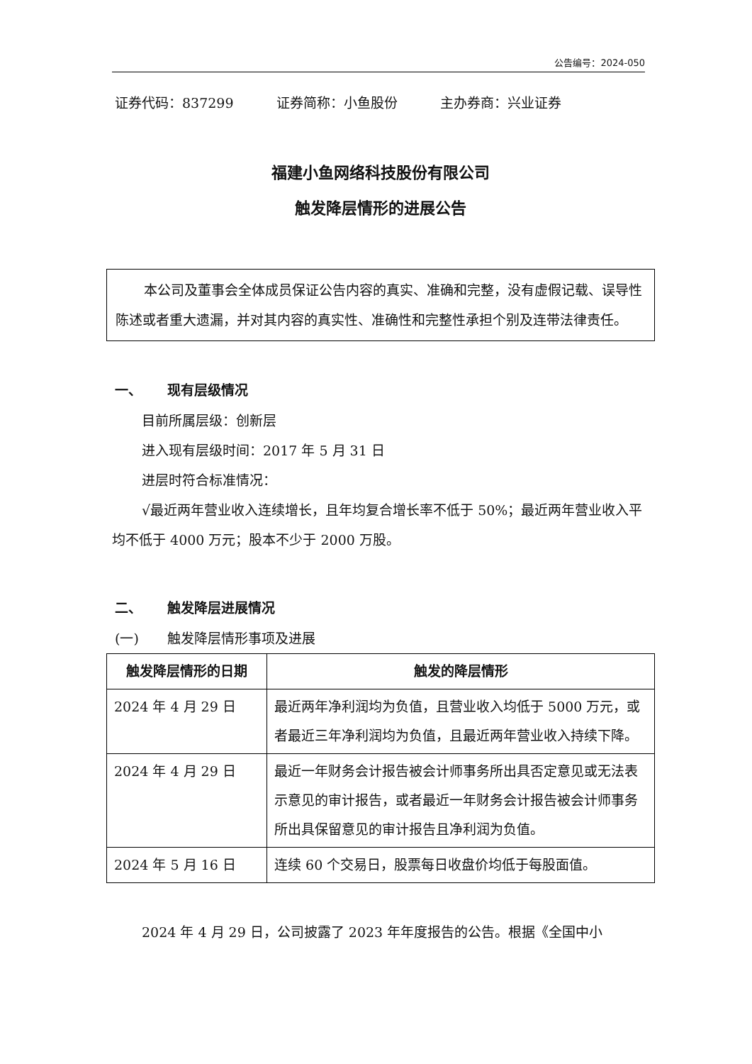公告编号：2024-050
证券代码：837299 证券简称：小鱼股份 主办券商：兴业证券
福建小鱼网络科技股份有限公司
触发降层情形的进展公告
本公司及董事会全体成员保证公告内容的真实、准确和完整，没有虚假记载、误导性陈述或者重大遗漏，并对其内容的真实性、准确性和完整性承担个别及连带法律责任。
一、 现有层级情况
目前所属层级：创新层
进入现有层级时间：2017 年 5 月 31 日
进层时符合标准情况：
√最近两年营业收入连续增长，且年均复合增长率不低于 50%；最近两年营业收入平均不低于 4000 万元；股本不少于 2000 万股。
二、 触发降层进展情况
(一) 触发降层情形事项及进展
| 触发降层情形的日期 | 触发的降层情形 |
| --- | --- |
| 2024 年 4 月 29 日 | 最近两年净利润均为负值，且营业收入均低于 5000 万元，或者最近三年净利润均为负值，且最近两年营业收入持续下降。 |
| 2024 年 4 月 29 日 | 最近一年财务会计报告被会计师事务所出具否定意见或无法表示意见的审计报告，或者最近一年财务会计报告被会计师事务所出具保留意见的审计报告且净利润为负值。 |
| 2024 年 5 月 16 日 | 连续 60 个交易日，股票每日收盘价均低于每股面值。 |
2024 年 4 月 29 日，公司披露了 2023 年年度报告的公告。根据《全国中小